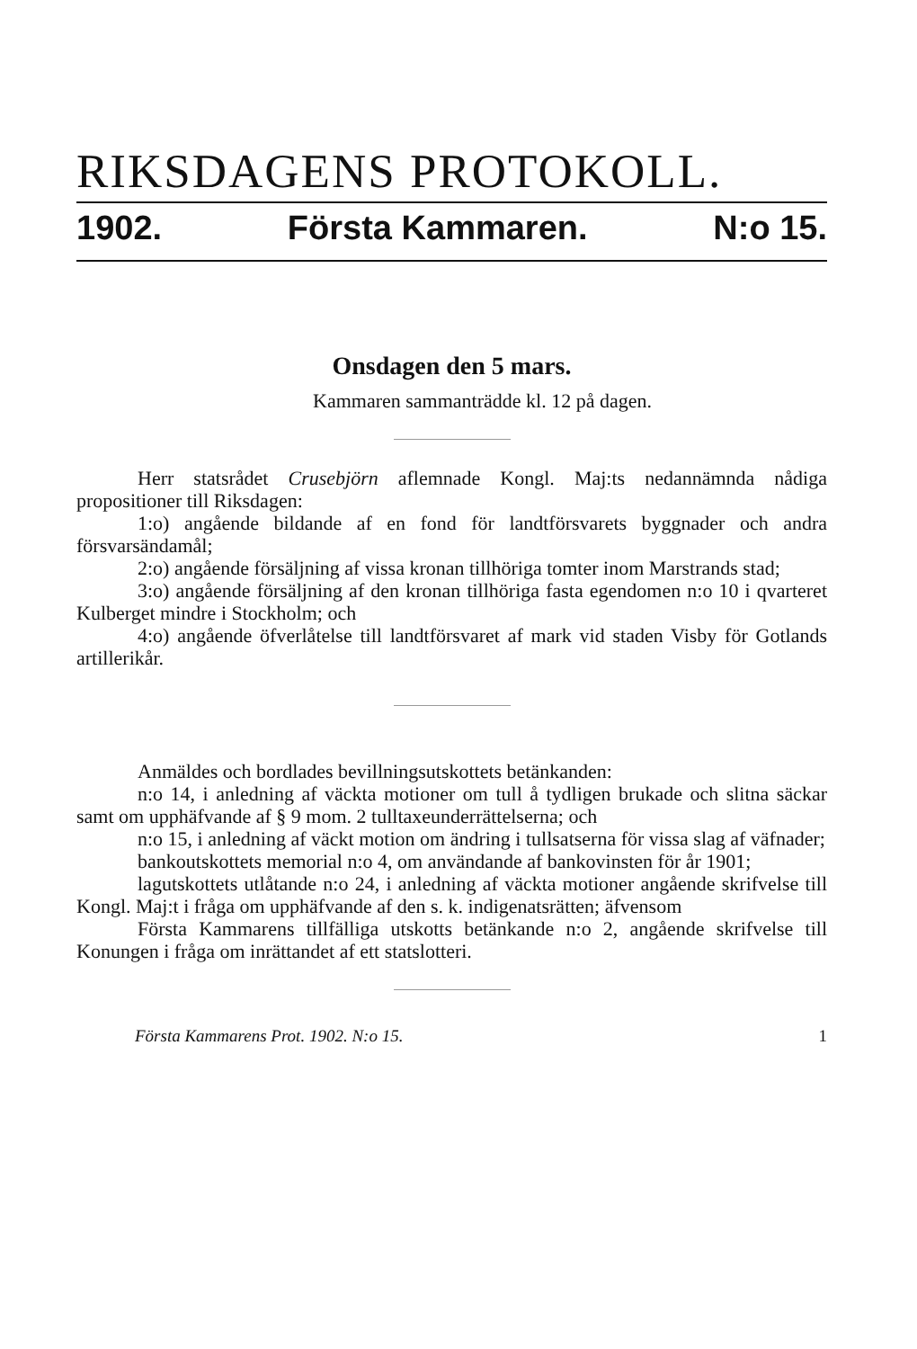RIKSDAGENS PROTOKOLL.
1902. Första Kammaren. N:o 15.
Onsdagen den 5 mars.
Kammaren sammanträdde kl. 12 på dagen.
Herr statsrådet Crusebjörn aflemnade Kongl. Maj:ts nedannämnda nådiga propositioner till Riksdagen:
1:o) angående bildande af en fond för landtförsvarets byggnader och andra försvarsändamål;
2:o) angående försäljning af vissa kronan tillhöriga tomter inom Marstrands stad;
3:o) angående försäljning af den kronan tillhöriga fasta egendomen n:o 10 i qvarteret Kulberget mindre i Stockholm; och
4:o) angående öfverlåtelse till landtförsvaret af mark vid staden Visby för Gotlands artillerikår.
Anmäldes och bordlades bevillningsutskottets betänkanden:
n:o 14, i anledning af väckta motioner om tull å tydligen brukade och slitna säckar samt om upphäfvande af § 9 mom. 2 tulltaxeunderrättelserna; och
n:o 15, i anledning af väckt motion om ändring i tullsatserna för vissa slag af väfnader;
bankoutskottets memorial n:o 4, om användande af bankovinsten för år 1901;
lagutskottets utlåtande n:o 24, i anledning af väckta motioner angående skrifvelse till Kongl. Maj:t i fråga om upphäfvande af den s. k. indigenatsrätten; äfvensom
Första Kammarens tillfälliga utskotts betänkande n:o 2, angående skrifvelse till Konungen i fråga om inrättandet af ett statslotteri.
Första Kammarens Prot. 1902. N:o 15. 1